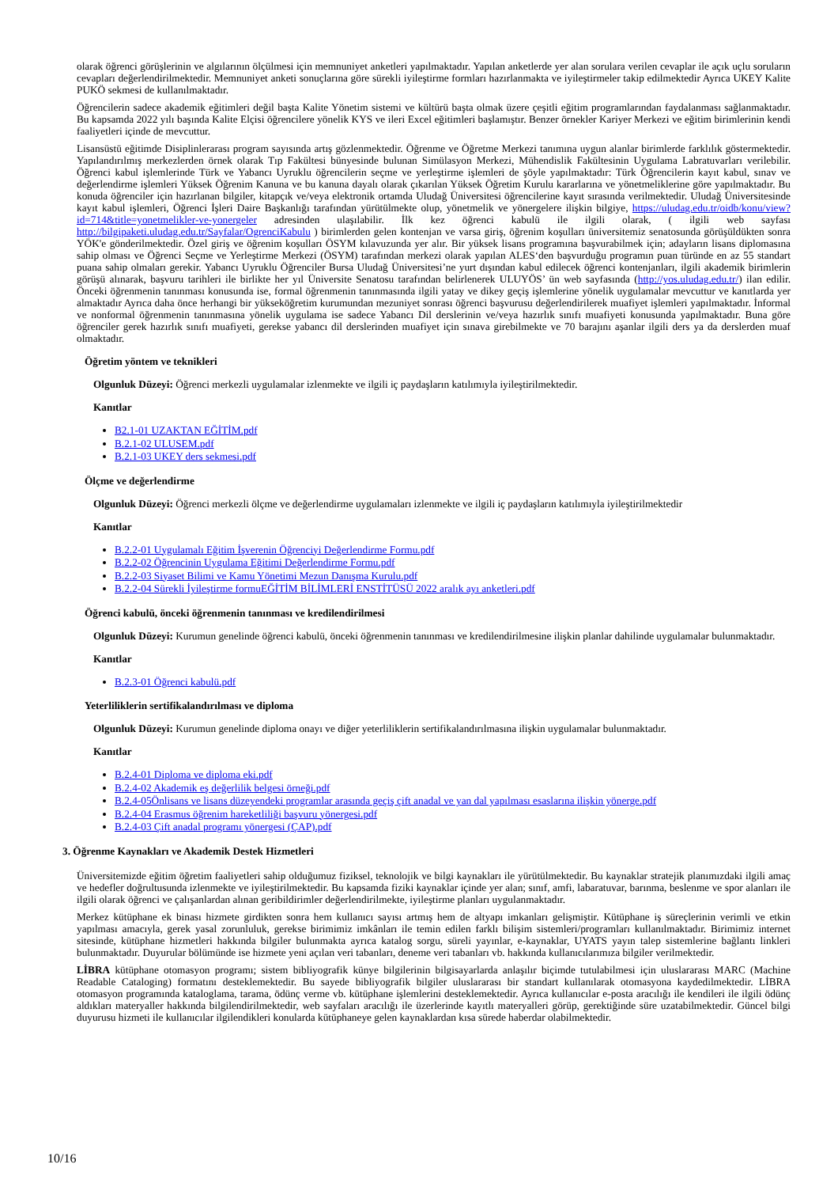olarak öğrenci görüşlerinin ve algılarının ölçülmesi için memnuniyet anketleri yapılmaktadır. Yapılan anketlerde yer alan sorulara verilen cevaplar ile açık uçlu soruların cevapları değerlendirilmektedir. Memnuniyet anketi sonuçlarına göre sürekli iyileştirme formları hazırlanmakta ve iyileştirmeler takip edilmektedir Ayrıca UKEY Kalite PUKÖ sekmesi de kullanılmaktadır.
Öğrencilerin sadece akademik eğitimleri değil başta Kalite Yönetim sistemi ve kültürü başta olmak üzere çeşitli eğitim programlarından faydalanması sağlanmaktadır. Bu kapsamda 2022 yılı başında Kalite Elçisi öğrencilere yönelik KYS ve ileri Excel eğitimleri başlamıştır. Benzer örnekler Kariyer Merkezi ve eğitim birimlerinin kendi faaliyetleri içinde de mevcuttur.
Lisansüstü eğitimde Disiplinlerarası program sayısında artış gözlenmektedir. Öğrenme ve Öğretme Merkezi tanımına uygun alanlar birimlerde farklılık göstermektedir. Yapılandırılmış merkezlerden örnek olarak Tıp Fakültesi bünyesinde bulunan Simülasyon Merkezi, Mühendislik Fakültesinin Uygulama Labratuvarları verilebilir. Öğrenci kabul işlemlerinde Türk ve Yabancı Uyruklu öğrencilerin seçme ve yerleştirme işlemleri de şöyle yapılmaktadır: Türk Öğrencilerin kayıt kabul, sınav ve değerlendirme işlemleri Yüksek Öğrenim Kanuna ve bu kanuna dayalı olarak çıkarılan Yüksek Öğretim Kurulu kararlarına ve yönetmeliklerine göre yapılmaktadır. Bu konuda öğrenciler için hazırlanan bilgiler, kitapçık ve/veya elektronik ortamda Uludağ Üniversitesi öğrencilerine kayıt sırasında verilmektedir. Uludağ Üniversitesinde kayıt kabul işlemleri, Öğrenci İşleri Daire Başkanlığı tarafından yürütülmekte olup, yönetmelik ve yönergelere ilişkin bilgiye, https://uludag.edu.tr/oidb/konu/view?id=714&title=yonetmelikler-ve-yonergeler adresinden ulaşılabilir. İlk kez öğrenci kabulü ile ilgili olarak, ( ilgili web sayfası http://bilgipaketi.uludag.edu.tr/Sayfalar/OgrenciKabulu ) birimlerden gelen kontenjan ve varsa giriş, öğrenim koşulları üniversitemiz senatosunda görüşüldükten sonra YÖK'e gönderilmektedir. Özel giriş ve öğrenim koşulları ÖSYM kılavuzunda yer alır. Bir yüksek lisans programına başvurabilmek için; adayların lisans diplomasına sahip olması ve Öğrenci Seçme ve Yerleştirme Merkezi (ÖSYM) tarafından merkezi olarak yapılan ALES‘den başvurduğu programın puan türünde en az 55 standart puana sahip olmaları gerekir. Yabancı Uyruklu Öğrenciler Bursa Uludağ Üniversitesi’ne yurt dışından kabul edilecek öğrenci kontenjanları, ilgili akademik birimlerin görüşü alınarak, başvuru tarihleri ile birlikte her yıl Üniversite Senatosu tarafından belirlenerek ULUYÖS’ ün web sayfasında (http://yos.uludag.edu.tr/) ilan edilir. Önceki öğrenmenin tanınması konusunda ise, formal öğrenmenin tanınmasında ilgili yatay ve dikey geçiş işlemlerine yönelik uygulamalar mevcuttur ve kanıtlarda yer almaktadır Ayrıca daha önce herhangi bir yükseköğretim kurumundan mezuniyet sonrası öğrenci başvurusu değerlendirilerek muafiyet işlemleri yapılmaktadır. İnformal ve nonformal öğrenmenin tanınmasına yönelik uygulama ise sadece Yabancı Dil derslerinin ve/veya hazırlık sınıfı muafiyeti konusunda yapılmaktadır. Buna göre öğrenciler gerek hazırlık sınıfı muafiyeti, gerekse yabancı dil derslerinden muafiyet için sınava girebilmekte ve 70 barajını aşanlar ilgili ders ya da derslerden muaf olmaktadır.
Öğretim yöntem ve teknikleri
Olgunluk Düzeyi: Öğrenci merkezli uygulamalar izlenmekte ve ilgili iç paydaşların katılımıyla iyileştirilmektedir.
Kanıtlar
B2.1-01 UZAKTAN EĞİTİM.pdf
B.2.1-02 ULUSEM.pdf
B.2.1-03 UKEY ders sekmesi.pdf
Ölçme ve değerlendirme
Olgunluk Düzeyi: Öğrenci merkezli ölçme ve değerlendirme uygulamaları izlenmekte ve ilgili iç paydaşların katılımıyla iyileştirilmektedir
Kanıtlar
B.2.2-01 Uygulamalı Eğitim İşverenin Öğrenciyi Değerlendirme Formu.pdf
B.2.2-02 Öğrencinin Uygulama Eğitimi Değerlendirme Formu.pdf
B.2.2-03 Siyaset Bilimi ve Kamu Yönetimi Mezun Danışma Kurulu.pdf
B.2.2-04 Sürekli İyileştirme formuEĞİTİM BİLİMLERİ ENSTİTÜSÜ 2022 aralık ayı anketleri.pdf
Öğrenci kabulü, önceki öğrenmenin tanınması ve kredilendirilmesi
Olgunluk Düzeyi: Kurumun genelinde öğrenci kabulü, önceki öğrenmenin tanınması ve kredilendirilmesine ilişkin planlar dahilinde uygulamalar bulunmaktadır.
Kanıtlar
B.2.3-01 Öğrenci kabulü.pdf
Yeterliliklerin sertifikalandırılması ve diploma
Olgunluk Düzeyi: Kurumun genelinde diploma onayı ve diğer yeterliliklerin sertifikalandırılmasına ilişkin uygulamalar bulunmaktadır.
Kanıtlar
B.2.4-01 Diploma ve diploma eki.pdf
B.2.4-02 Akademik eş değerlilik belgesi örneği.pdf
B.2.4-05Önlisans ve lisans düzeyendeki programlar arasında geçiş çift anadal ve yan dal yapılması esaslarına ilişkin yönerge.pdf
B.2.4-04 Erasmus öğrenim hareketliliği başvuru yönergesi.pdf
B.2.4-03 Çift anadal programı yönergesi (ÇAP).pdf
3. Öğrenme Kaynakları ve Akademik Destek Hizmetleri
Üniversitemizde eğitim öğretim faaliyetleri sahip olduğumuz fiziksel, teknolojik ve bilgi kaynakları ile yürütülmektedir. Bu kaynaklar stratejik planımızdaki ilgili amaç ve hedefler doğrultusunda izlenmekte ve iyileştirilmektedir. Bu kapsamda fiziki kaynaklar içinde yer alan; sınıf, amfi, labaratuvar, barınma, beslenme ve spor alanları ile ilgili olarak öğrenci ve çalışanlardan alınan geribildirimler değerlendirilmekte, iyileştirme planları uygulanmaktadır.
Merkez kütüphane ek binası hizmete girdikten sonra hem kullanıcı sayısı artmış hem de altyapı imkanları gelişmiştir. Kütüphane iş süreçlerinin verimli ve etkin yapılması amacıyla, gerek yasal zorunluluk, gerekse birimimiz imkânları ile temin edilen farklı bilişim sistemleri/programları kullanılmaktadır. Birimimiz internet sitesinde, kütüphane hizmetleri hakkında bilgiler bulunmakta ayrıca katalog sorgu, süreli yayınlar, e-kaynaklar, UYATS yayın talep sistemlerine bağlantı linkleri bulunmaktadır. Duyurular bölümünde ise hizmete yeni açılan veri tabanları, deneme veri tabanları vb. hakkında kullanıcılarımıza bilgiler verilmektedir.
LİBRA kütüphane otomasyon programı; sistem bibliyografik künye bilgilerinin bilgisayarlarda anlaşılır biçimde tutulabilmesi için uluslararası MARC (Machine Readable Cataloging) formatını desteklemektedir. Bu sayede bibliyografik bilgiler uluslararası bir standart kullanılarak otomasyona kaydedilmektedir. LİBRA otomasyon programında kataloglama, tarama, ödünç verme vb. kütüphane işlemlerini desteklemektedir. Ayrıca kullanıcılar e-posta aracılığı ile kendileri ile ilgili ödünç aldıkları materyaller hakkında bilgilendirilmektedir, web sayfaları aracılığı ile üzerlerinde kayıtlı materyalleri görüp, gerektiğinde süre uzatabilmektedir. Güncel bilgi duyurusu hizmeti ile kullanıcılar ilgilendikleri konularda kütüphaneye gelen kaynaklardan kısa sürede haberdar olabilmektedir.
10/16